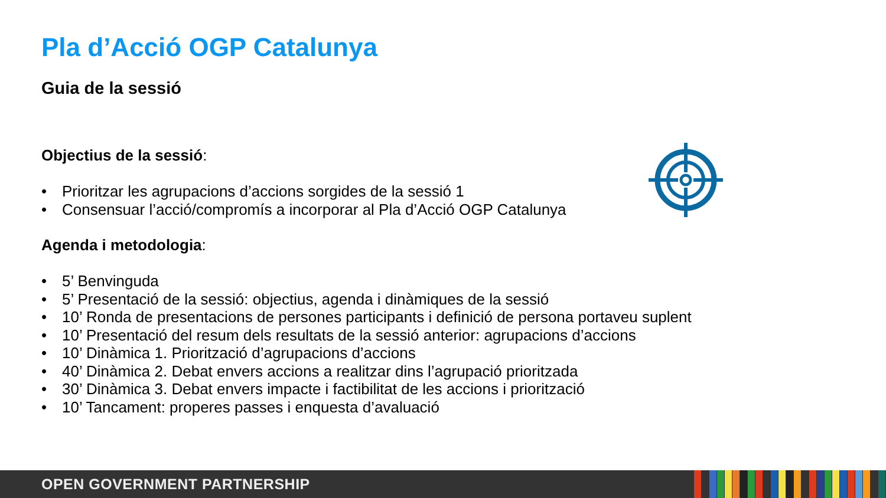Pla d’Acció OGP Catalunya
Guia de la sessió
Objectius de la sessió:
• Prioritzar les agrupacions d’accions sorgides de la sessió 1
• Consensuar l’acció/compromís a incorporar al Pla d’Acció OGP Catalunya
Agenda i metodologia:
• 5’ Benvinguda
• 5’ Presentació de la sessió: objectius, agenda i dinàmiques de la sessió
• 10’ Ronda de presentacions de persones participants i definició de persona portaveu suplent
• 10’ Presentació del resum dels resultats de la sessió anterior: agrupacions d’accions
• 10’ Dinàmica 1. Priorització d’agrupacions d’accions
• 40’ Dinàmica 2. Debat envers accions a realitzar dins l’agrupació prioritzada
• 30’ Dinàmica 3. Debat envers impacte i factibilitat de les accions i priorització
• 10’ Tancament: properes passes i enquesta d’avaluació
OPEN GOVERNMENT PARTNERSHIP